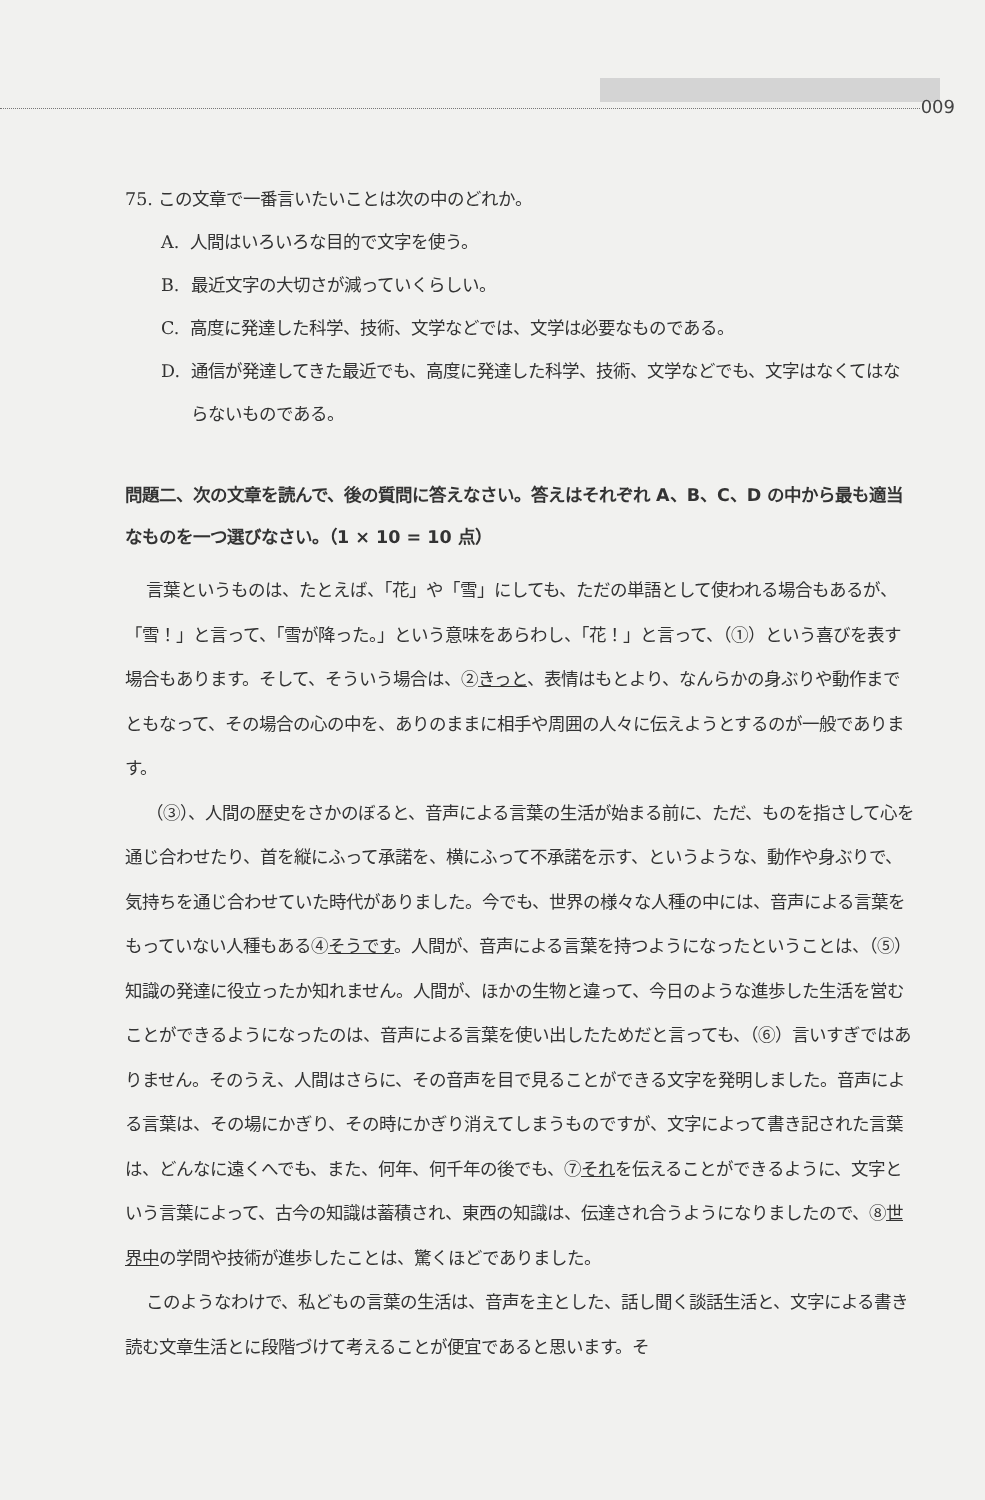009
75. この文章で一番言いたいことは次の中のどれか。
A. 人間はいろいろな目的で文字を使う。
B. 最近文字の大切さが減っていくらしい。
C. 高度に発達した科学、技術、文学などでは、文学は必要なものである。
D. 通信が発達してきた最近でも、高度に発達した科学、技術、文学などでも、文字はなくてはならないものである。
問題二、次の文章を読んで、後の質問に答えなさい。答えはそれぞれ A、B、C、D の中から最も適当なものを一つ選びなさい。（1 × 10 = 10 点）
言葉というものは、たとえば、「花」や「雪」にしても、ただの単語として使われる場合もあるが、「雪！」と言って、「雪が降った。」という意味をあらわし、「花！」と言って、（①）という喜びを表す場合もあります。そして、そういう場合は、②きっと、表情はもとより、なんらかの身ぶりや動作までともなって、その場合の心の中を、ありのままに相手や周囲の人々に伝えようとするのが一般であります。
（③）、人間の歴史をさかのぼると、音声による言葉の生活が始まる前に、ただ、ものを指さして心を通じ合わせたり、首を縦にふって承諾を、横にふって不承諾を示す、というような、動作や身ぶりで、気持ちを通じ合わせていた時代がありました。今でも、世界の様々な人種の中には、音声による言葉をもっていない人種もある④そうです。人間が、音声による言葉を持つようになったということは、（⑤）知識の発達に役立ったか知れません。人間が、ほかの生物と違って、今日のような進歩した生活を営むことができるようになったのは、音声による言葉を使い出したためだと言っても、（⑥）言いすぎではありません。そのうえ、人間はさらに、その音声を目で見ることができる文字を発明しました。音声による言葉は、その場にかぎり、その時にかぎり消えてしまうものですが、文字によって書き記された言葉は、どんなに遠くへでも、また、何年、何千年の後でも、⑦それを伝えることができるように、文字という言葉によって、古今の知識は蓄積され、東西の知識は、伝達され合うようになりましたので、⑧世界中の学問や技術が進歩したことは、驚くほどでありました。
このようなわけで、私どもの言葉の生活は、音声を主とした、話し聞く談話生活と、文字による書き読む文章生活とに段階づけて考えることが便宜であると思います。そ